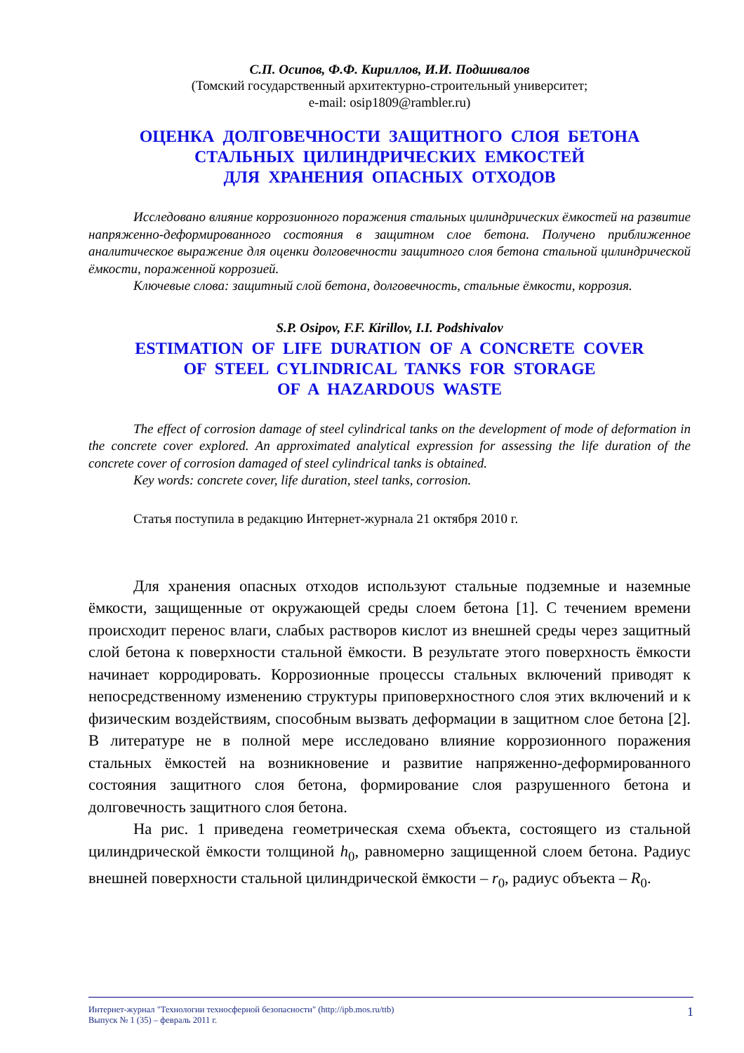С.П. Осипов, Ф.Ф. Кириллов, И.И. Подшивалов
(Томский государственный архитектурно-строительный университет;
e-mail: osip1809@rambler.ru)
ОЦЕНКА ДОЛГОВЕЧНОСТИ ЗАЩИТНОГО СЛОЯ БЕТОНА
СТАЛЬНЫХ ЦИЛИНДРИЧЕСКИХ ЕМКОСТЕЙ
ДЛЯ ХРАНЕНИЯ ОПАСНЫХ ОТХОДОВ
Исследовано влияние коррозионного поражения стальных цилиндрических ёмкостей на развитие напряженно-деформированного состояния в защитном слое бетона. Получено приближенное аналитическое выражение для оценки долговечности защитного слоя бетона стальной цилиндрической ёмкости, пораженной коррозией.
Ключевые слова: защитный слой бетона, долговечность, стальные ёмкости, коррозия.
S.P. Osipov, F.F. Kirillov, I.I. Podshivalov
ESTIMATION OF LIFE DURATION OF A CONCRETE COVER
OF STEEL CYLINDRICAL TANKS FOR STORAGE
OF A HAZARDOUS WASTE
The effect of corrosion damage of steel cylindrical tanks on the development of mode of deformation in the concrete cover explored. An approximated analytical expression for assessing the life duration of the concrete cover of corrosion damaged of steel cylindrical tanks is obtained.
Key words: concrete cover, life duration, steel tanks, corrosion.
Статья поступила в редакцию Интернет-журнала 21 октября 2010 г.
Для хранения опасных отходов используют стальные подземные и наземные ёмкости, защищенные от окружающей среды слоем бетона [1]. С течением времени происходит перенос влаги, слабых растворов кислот из внешней среды через защитный слой бетона к поверхности стальной ёмкости. В результате этого поверхность ёмкости начинает корродировать. Коррозионные процессы стальных включений приводят к непосредственному изменению структуры приповерхностного слоя этих включений и к физическим воздействиям, способным вызвать деформации в защитном слое бетона [2]. В литературе не в полной мере исследовано влияние коррозионного поражения стальных ёмкостей на возникновение и развитие напряженно-деформированного состояния защитного слоя бетона, формирование слоя разрушенного бетона и долговечность защитного слоя бетона.
На рис. 1 приведена геометрическая схема объекта, состоящего из стальной цилиндрической ёмкости толщиной h<sub>0</sub>, равномерно защищенной слоем бетона. Радиус внешней поверхности стальной цилиндрической ёмкости – r<sub>0</sub>, радиус объекта – R<sub>0</sub>.
Интернет-журнал "Технологии техносферной безопасности" (http://ipb.mos.ru/ttb)
Выпуск № 1 (35) – февраль 2011 г.
1